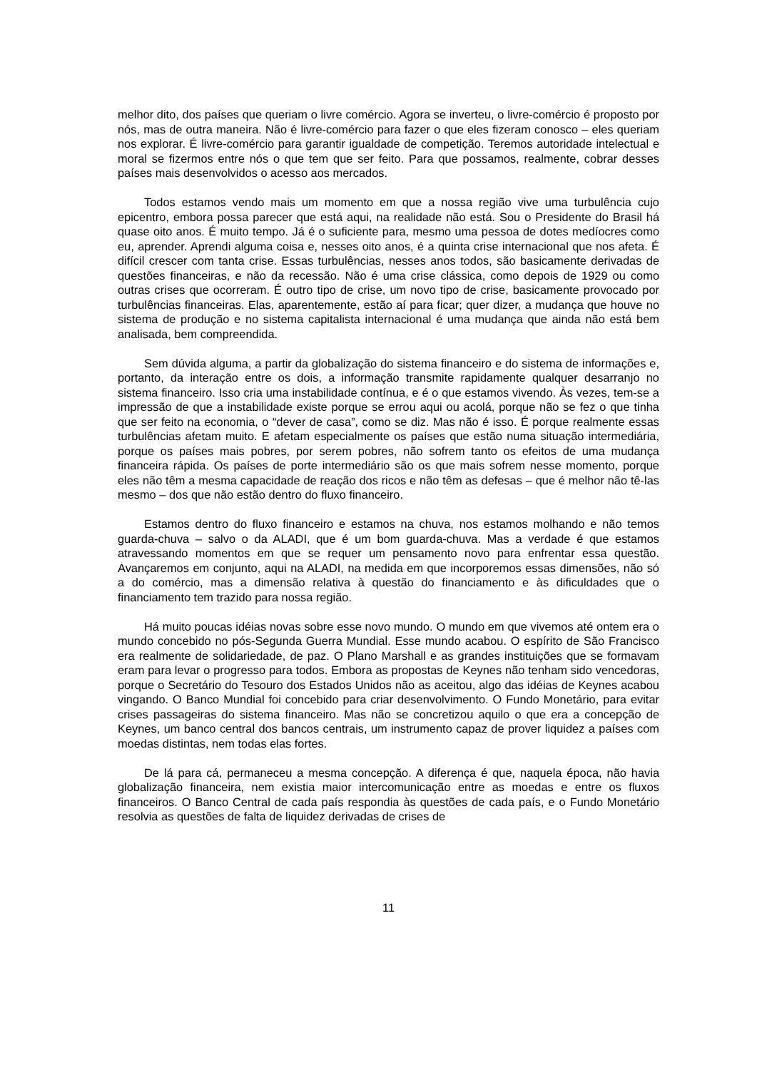melhor dito, dos países que queriam o livre comércio. Agora se inverteu, o livre-comércio é proposto por nós, mas de outra maneira. Não é livre-comércio para fazer o que eles fizeram conosco – eles queriam nos explorar. É livre-comércio para garantir igualdade de competição. Teremos autoridade intelectual e moral se fizermos entre nós o que tem que ser feito. Para que possamos, realmente, cobrar desses países mais desenvolvidos o acesso aos mercados.
Todos estamos vendo mais um momento em que a nossa região vive uma turbulência cujo epicentro, embora possa parecer que está aqui, na realidade não está. Sou o Presidente do Brasil há quase oito anos. É muito tempo. Já é o suficiente para, mesmo uma pessoa de dotes medíocres como eu, aprender. Aprendi alguma coisa e, nesses oito anos, é a quinta crise internacional que nos afeta. É difícil crescer com tanta crise. Essas turbulências, nesses anos todos, são basicamente derivadas de questões financeiras, e não da recessão. Não é uma crise clássica, como depois de 1929 ou como outras crises que ocorreram. É outro tipo de crise, um novo tipo de crise, basicamente provocado por turbulências financeiras. Elas, aparentemente, estão aí para ficar; quer dizer, a mudança que houve no sistema de produção e no sistema capitalista internacional é uma mudança que ainda não está bem analisada, bem compreendida.
Sem dúvida alguma, a partir da globalização do sistema financeiro e do sistema de informações e, portanto, da interação entre os dois, a informação transmite rapidamente qualquer desarranjo no sistema financeiro. Isso cria uma instabilidade contínua, e é o que estamos vivendo. Às vezes, tem-se a impressão de que a instabilidade existe porque se errou aqui ou acolá, porque não se fez o que tinha que ser feito na economia, o “dever de casa”, como se diz. Mas não é isso. É porque realmente essas turbulências afetam muito. E afetam especialmente os países que estão numa situação intermediária, porque os países mais pobres, por serem pobres, não sofrem tanto os efeitos de uma mudança financeira rápida. Os países de porte intermediário são os que mais sofrem nesse momento, porque eles não têm a mesma capacidade de reação dos ricos e não têm as defesas – que é melhor não tê-las mesmo – dos que não estão dentro do fluxo financeiro.
Estamos dentro do fluxo financeiro e estamos na chuva, nos estamos molhando e não temos guarda-chuva – salvo o da ALADI, que é um bom guarda-chuva. Mas a verdade é que estamos atravessando momentos em que se requer um pensamento novo para enfrentar essa questão. Avançaremos em conjunto, aqui na ALADI, na medida em que incorporemos essas dimensões, não só a do comércio, mas a dimensão relativa à questão do financiamento e às dificuldades que o financiamento tem trazido para nossa região.
Há muito poucas idéias novas sobre esse novo mundo. O mundo em que vivemos até ontem era o mundo concebido no pós-Segunda Guerra Mundial. Esse mundo acabou. O espírito de São Francisco era realmente de solidariedade, de paz. O Plano Marshall e as grandes instituições que se formavam eram para levar o progresso para todos. Embora as propostas de Keynes não tenham sido vencedoras, porque o Secretário do Tesouro dos Estados Unidos não as aceitou, algo das idéias de Keynes acabou vingando. O Banco Mundial foi concebido para criar desenvolvimento. O Fundo Monetário, para evitar crises passageiras do sistema financeiro. Mas não se concretizou aquilo o que era a concepção de Keynes, um banco central dos bancos centrais, um instrumento capaz de prover liquidez a países com moedas distintas, nem todas elas fortes.
De lá para cá, permaneceu a mesma concepção. A diferença é que, naquela época, não havia globalização financeira, nem existia maior intercomunicação entre as moedas e entre os fluxos financeiros. O Banco Central de cada país respondia às questões de cada país, e o Fundo Monetário resolvia as questões de falta de liquidez derivadas de crises de
11